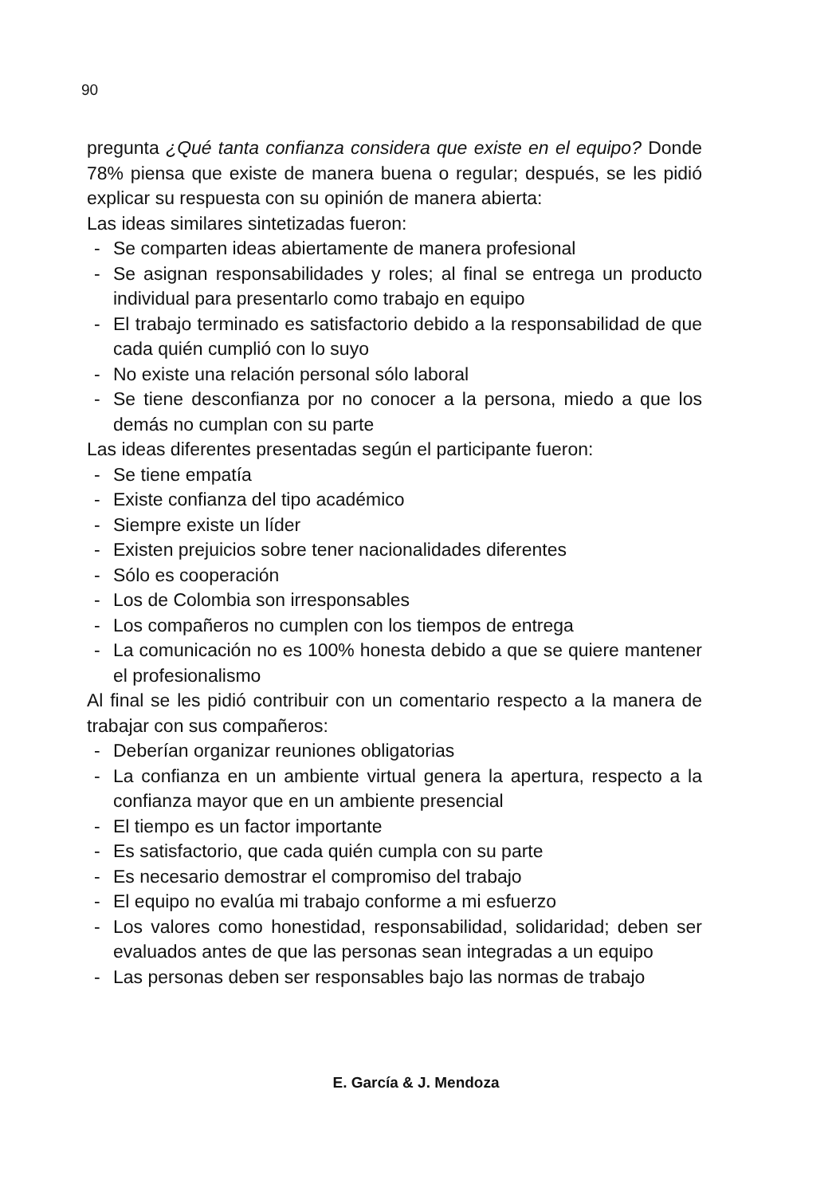90
pregunta ¿Qué tanta confianza considera que existe en el equipo? Donde 78% piensa que existe de manera buena o regular; después, se les pidió explicar su respuesta con su opinión de manera abierta:
Las ideas similares sintetizadas fueron:
- Se comparten ideas abiertamente de manera profesional
- Se asignan responsabilidades y roles; al final se entrega un producto individual para presentarlo como trabajo en equipo
- El trabajo terminado es satisfactorio debido a la responsabilidad de que cada quién cumplió con lo suyo
- No existe una relación personal sólo laboral
- Se tiene desconfianza por no conocer a la persona, miedo a que los demás no cumplan con su parte
Las ideas diferentes presentadas según el participante fueron:
- Se tiene empatía
- Existe confianza del tipo académico
- Siempre existe un líder
- Existen prejuicios sobre tener nacionalidades diferentes
- Sólo es cooperación
- Los de Colombia son irresponsables
- Los compañeros no cumplen con los tiempos de entrega
- La comunicación no es 100% honesta debido a que se quiere mantener el profesionalismo
Al final se les pidió contribuir con un comentario respecto a la manera de trabajar con sus compañeros:
- Deberían organizar reuniones obligatorias
- La confianza en un ambiente virtual genera la apertura, respecto a la confianza mayor que en un ambiente presencial
- El tiempo es un factor importante
- Es satisfactorio, que cada quién cumpla con su parte
- Es necesario demostrar el compromiso del trabajo
- El equipo no evalúa mi trabajo conforme a mi esfuerzo
- Los valores como honestidad, responsabilidad, solidaridad; deben ser evaluados antes de que las personas sean integradas a un equipo
- Las personas deben ser responsables bajo las normas de trabajo
E. García & J. Mendoza